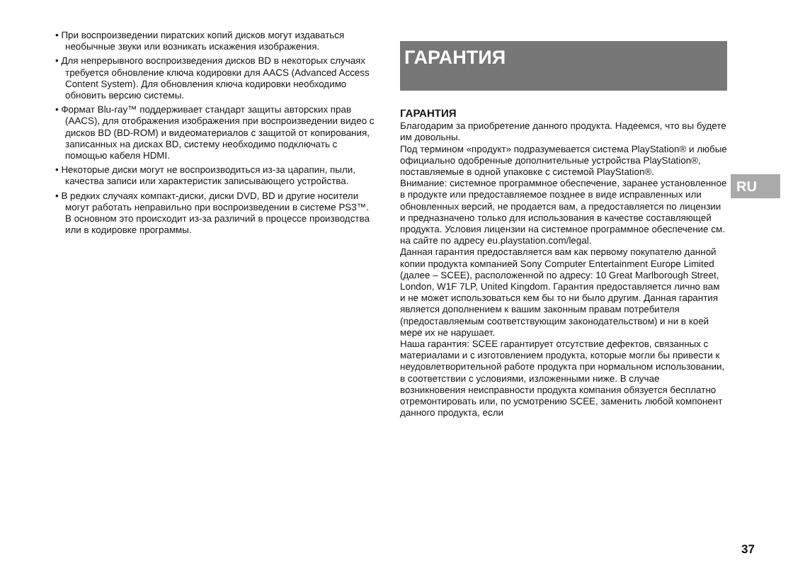• При воспроизведении пиратских копий дисков могут издаваться необычные звуки или возникать искажения изображения.
• Для непрерывного воспроизведения дисков BD в некоторых случаях требуется обновление ключа кодировки для AACS (Advanced Access Content System). Для обновления ключа кодировки необходимо обновить версию системы.
• Формат Blu-ray™ поддерживает стандарт защиты авторских прав (AACS), для отображения изображения при воспроизведении видео с дисков BD (BD-ROM) и видеоматериалов с защитой от копирования, записанных на дисках BD, систему необходимо подключать с помощью кабеля HDMI.
• Некоторые диски могут не воспроизводиться из-за царапин, пыли, качества записи или характеристик записывающего устройства.
• В редких случаях компакт-диски, диски DVD, BD и другие носители могут работать неправильно при воспроизведении в системе PS3™. В основном это происходит из-за различий в процессе производства или в кодировке программы.
ГАРАНТИЯ
ГАРАНТИЯ
Благодарим за приобретение данного продукта. Надеемся, что вы будете им довольны.
Под термином «продукт» подразумевается система PlayStation® и любые официально одобренные дополнительные устройства PlayStation®, поставляемые в одной упаковке с системой PlayStation®.
Внимание: системное программное обеспечение, заранее установленное в продукте или предоставляемое позднее в виде исправленных или обновленных версий, не продается вам, а предоставляется по лицензии и предназначено только для использования в качестве составляющей продукта. Условия лицензии на системное программное обеспечение см. на сайте по адресу eu.playstation.com/legal.
Данная гарантия предоставляется вам как первому покупателю данной копии продукта компанией Sony Computer Entertainment Europe Limited (далее – SCEE), расположенной по адресу: 10 Great Marlborough Street, London, W1F 7LP, United Kingdom. Гарантия предоставляется лично вам и не может использоваться кем бы то ни было другим. Данная гарантия является дополнением к вашим законным правам потребителя (предоставляемым соответствующим законодательством) и ни в коей мере их не нарушает.
Наша гарантия: SCEE гарантирует отсутствие дефектов, связанных с материалами и с изготовлением продукта, которые могли бы привести к неудовлетворительной работе продукта при нормальном использовании, в соответствии с условиями, изложенными ниже. В случае возникновения неисправности продукта компания обязуется бесплатно отремонтировать или, по усмотрению SCEE, заменить любой компонент данного продукта, если
RU
37